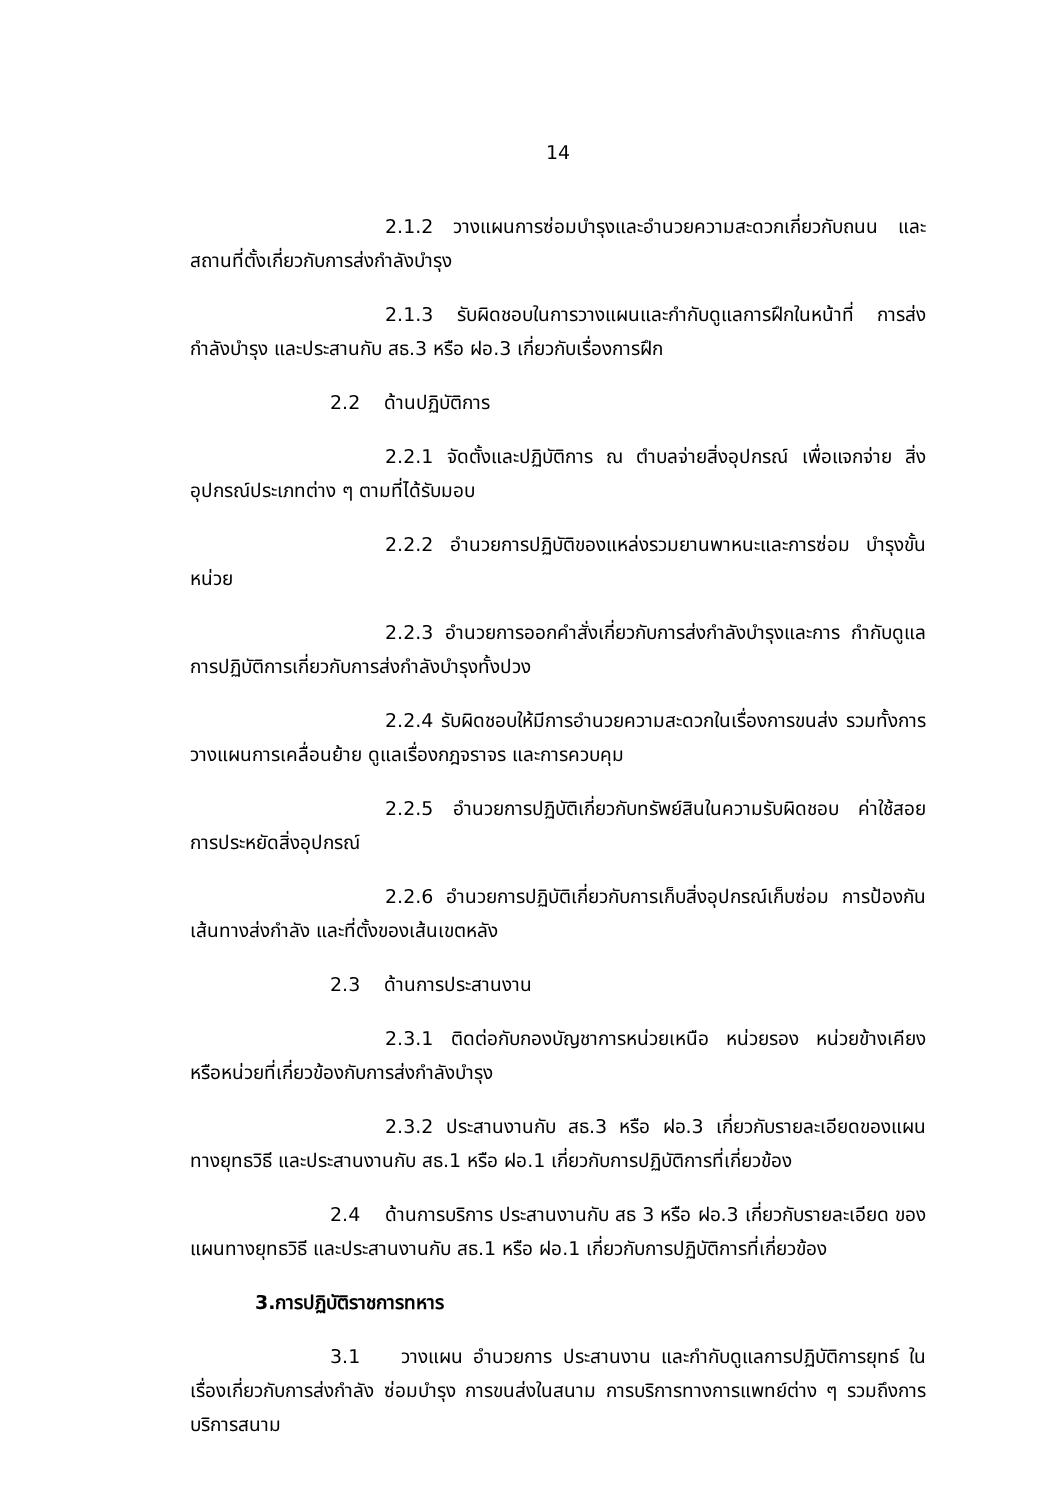14
2.1.2 วางแผนการซ่อมบำรุงและอำนวยความสะดวกเกี่ยวกับถนน และสถานที่ตั้งเกี่ยวกับการส่งกำลังบำรุง
2.1.3 รับผิดชอบในการวางแผนและกำกับดูแลการฝึกในหน้าที่ การส่งกำลังบำรุง และประสานกับ สธ.3 หรือ ฝอ.3 เกี่ยวกับเรื่องการฝึก
2.2 ด้านปฏิบัติการ
2.2.1 จัดตั้งและปฏิบัติการ ณ ตำบลจ่ายสิ่งอุปกรณ์ เพื่อแจกจ่าย สิ่งอุปกรณ์ประเภทต่าง ๆ ตามที่ได้รับมอบ
2.2.2 อำนวยการปฏิบัติของแหล่งรวมยานพาหนะและการซ่อม บำรุงขั้นหน่วย
2.2.3 อำนวยการออกคำสั่งเกี่ยวกับการส่งกำลังบำรุงและการ กำกับดูแลการปฏิบัติการเกี่ยวกับการส่งกำลังบำรุงทั้งปวง
2.2.4 รับผิดชอบให้มีการอำนวยความสะดวกในเรื่องการขนส่ง รวมทั้งการวางแผนการเคลื่อนย้าย ดูแลเรื่องกฎจราจร และการควบคุม
2.2.5 อำนวยการปฏิบัติเกี่ยวกับทรัพย์สินในความรับผิดชอบ ค่าใช้สอย การประหยัดสิ่งอุปกรณ์
2.2.6 อำนวยการปฏิบัติเกี่ยวกับการเก็บสิ่งอุปกรณ์เก็บซ่อม การป้องกันเส้นทางส่งกำลัง และที่ตั้งของเส้นเขตหลัง
2.3 ด้านการประสานงาน
2.3.1 ติดต่อกับกองบัญชาการหน่วยเหนือ หน่วยรอง หน่วยข้างเคียง หรือหน่วยที่เกี่ยวข้องกับการส่งกำลังบำรุง
2.3.2 ประสานงานกับ สธ.3 หรือ ฝอ.3 เกี่ยวกับรายละเอียดของแผน ทางยุทธวิธี และประสานงานกับ สธ.1 หรือ ฝอ.1 เกี่ยวกับการปฏิบัติการที่เกี่ยวข้อง
2.4 ด้านการบริการ ประสานงานกับ สธ 3 หรือ ฝอ.3 เกี่ยวกับรายละเอียด ของแผนทางยุทธวิธี และประสานงานกับ สธ.1 หรือ ฝอ.1 เกี่ยวกับการปฏิบัติการที่เกี่ยวข้อง
3.การปฏิบัติราชการทหาร
3.1 วางแผน อำนวยการ ประสานงาน และกำกับดูแลการปฏิบัติการยุทธ์ ในเรื่องเกี่ยวกับการส่งกำลัง ซ่อมบำรุง การขนส่งในสนาม การบริการทางการแพทย์ต่าง ๆ รวมถึงการบริการสนาม